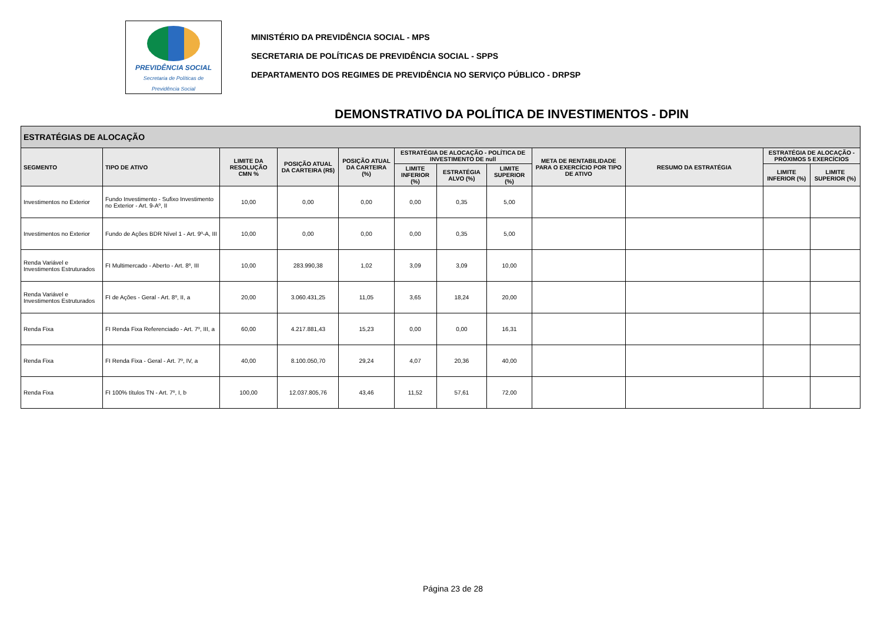PREVIDÊNCIA SOCIAL
Secretaria de Políticas de
Previdência Social
MINISTÉRIO DA PREVIDÊNCIA SOCIAL - MPS
SECRETARIA DE POLÍTICAS DE PREVIDÊNCIA SOCIAL - SPPS
DEPARTAMENTO DOS REGIMES DE PREVIDÊNCIA NO SERVIÇO PÚBLICO - DRPSP
DEMONSTRATIVO DA POLÍTICA DE INVESTIMENTOS - DPIN
| ESTRATÉGIAS DE ALOCAÇÃO | | | | | | | | | | | |
| --- | --- | --- | --- | --- | --- | --- | --- | --- | --- | --- | --- |
| SEGMENTO | TIPO DE ATIVO | LIMITE DA RESOLUÇÃO CMN % | POSIÇÃO ATUAL DA CARTEIRA (R$) | POSIÇÃO ATUAL DA CARTEIRA (%) | ESTRATÉGIA DE ALOCAÇÃO - POLÍTICA DE INVESTIMENTO DE null | | | META DE RENTABILIDADE PARA O EXERCÍCIO POR TIPO DE ATIVO | RESUMO DA ESTRATÉGIA | ESTRATÉGIA DE ALOCAÇÃO - PRÓXIMOS 5 EXERCÍCIOS | |
| | | | | | LIMITE INFERIOR (%) | ESTRATÉGIA ALVO (%) | LIMITE SUPERIOR (%) | | | LIMITE INFERIOR (%) | LIMITE SUPERIOR (%) |
| Investimentos no Exterior | Fundo Investimento - Sufixo Investimento no Exterior - Art. 9-Aº, II | 10,00 | 0,00 | 0,00 | 0,00 | 0,35 | 5,00 | | | | |
| Investimentos no Exterior | Fundo de Ações BDR Nível 1 - Art. 9º-A, III | 10,00 | 0,00 | 0,00 | 0,00 | 0,35 | 5,00 | | | | |
| Renda Variável e Investimentos Estruturados | FI Multimercado - Aberto - Art. 8º, III | 10,00 | 283.990,38 | 1,02 | 3,09 | 3,09 | 10,00 | | | | |
| Renda Variável e Investimentos Estruturados | FI de Ações - Geral - Art. 8º, II, a | 20,00 | 3.060.431,25 | 11,05 | 3,65 | 18,24 | 20,00 | | | | |
| Renda Fixa | FI Renda Fixa Referenciado - Art. 7º, III, a | 60,00 | 4.217.881,43 | 15,23 | 0,00 | 0,00 | 16,31 | | | | |
| Renda Fixa | FI Renda Fixa - Geral - Art. 7º, IV, a | 40,00 | 8.100.050,70 | 29,24 | 4,07 | 20,36 | 40,00 | | | | |
| Renda Fixa | FI 100% títulos TN - Art. 7º, I, b | 100,00 | 12.037.805,76 | 43,46 | 11,52 | 57,61 | 72,00 | | | | |
Página 23 de 28